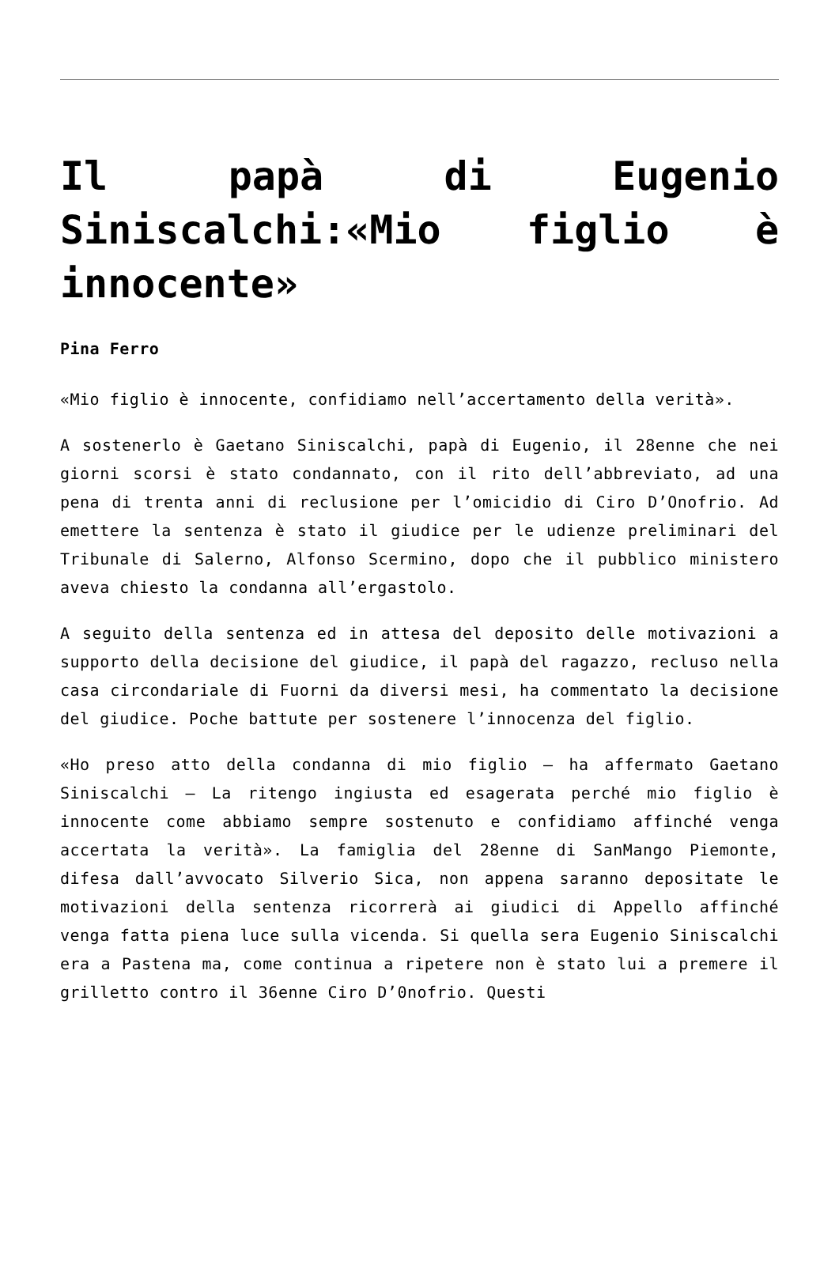Il papà di Eugenio Siniscalchi:«Mio figlio è innocente»
Pina Ferro
«Mio figlio è innocente, confidiamo nell’accertamento della verità».
A sostenerlo è Gaetano Siniscalchi, papà di Eugenio, il 28enne che nei giorni scorsi è stato condannato, con il rito dell’abbreviato, ad una pena di trenta anni di reclusione per l’omicidio di Ciro D’Onofrio. Ad emettere la sentenza è stato il giudice per le udienze preliminari del Tribunale di Salerno, Alfonso Scermino, dopo che il pubblico ministero aveva chiesto la condanna all’ergastolo.
A seguito della sentenza ed in attesa del deposito delle motivazioni a supporto della decisione del giudice, il papà del ragazzo, recluso nella casa circondariale di Fuorni da diversi mesi, ha commentato la decisione del giudice. Poche battute per sostenere l’innocenza del figlio.
«Ho preso atto della condanna di mio figlio – ha affermato Gaetano Siniscalchi – La ritengo ingiusta ed esagerata perché mio figlio è innocente come abbiamo sempre sostenuto e confidiamo affinché venga accertata la verità». La famiglia del 28enne di SanMango Piemonte, difesa dall’avvocato Silverio Sica, non appena saranno depositate le motivazioni della sentenza ricorrerà ai giudici di Appello affinché venga fatta piena luce sulla vicenda. Si quella sera Eugenio Siniscalchi era a Pastena ma, come continua a ripetere non è stato lui a premere il grilletto contro il 36enne Ciro D’0nofrio. Questi